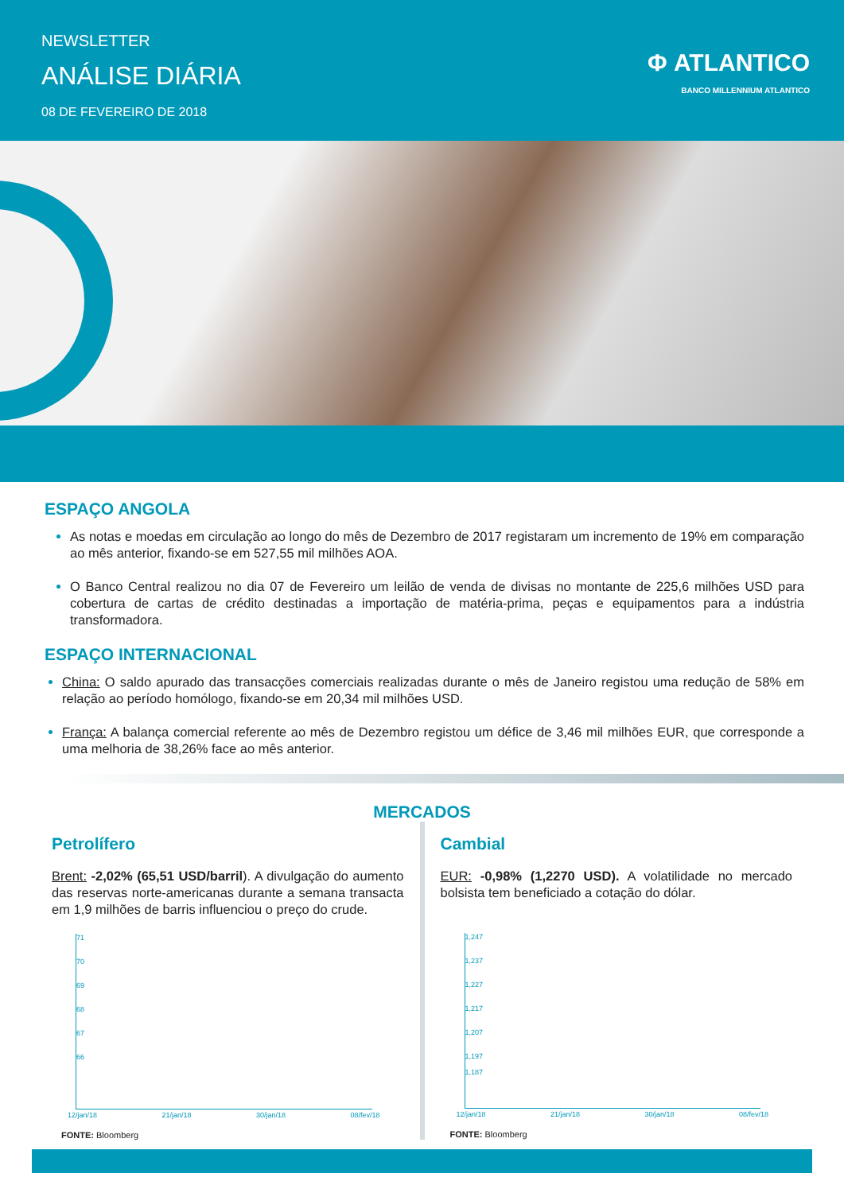NEWSLETTER
ANÁLISE DIÁRIA
08 DE FEVEREIRO DE 2018
Φ ATLANTICO
BANCO MILLENNIUM ATLANTICO
ESPAÇO ANGOLA
As notas e moedas em circulação ao longo do mês de Dezembro de 2017 registaram um incremento de 19% em comparação ao mês anterior, fixando-se em 527,55 mil milhões AOA.
O Banco Central realizou no dia 07 de Fevereiro um leilão de venda de divisas no montante de 225,6 milhões USD para cobertura de cartas de crédito destinadas a importação de matéria-prima, peças e equipamentos para a indústria transformadora.
ESPAÇO INTERNACIONAL
China: O saldo apurado das transacções comerciais realizadas durante o mês de Janeiro registou uma redução de 58% em relação ao período homólogo, fixando-se em 20,34 mil milhões USD.
França: A balança comercial referente ao mês de Dezembro registou um défice de 3,46 mil milhões EUR, que corresponde a uma melhoria de 38,26% face ao mês anterior.
MERCADOS
Petrolífero
Brent: -2,02% (65,51 USD/barril). A divulgação do aumento das reservas norte-americanas durante a semana transacta em 1,9 milhões de barris influenciou o preço do crude.
71
70
69
68
67
66
12/jan/18 21/jan/18 30/jan/18 08/fev/18
FONTE: Bloomberg
Cambial
EUR: -0,98% (1,2270 USD). A volatilidade no mercado bolsista tem beneficiado a cotação do dólar.
1,247
1,237
1,227
1,217
1,207
1,197
1,187
12/jan/18 21/jan/18 30/jan/18 08/fev/18
FONTE: Bloomberg